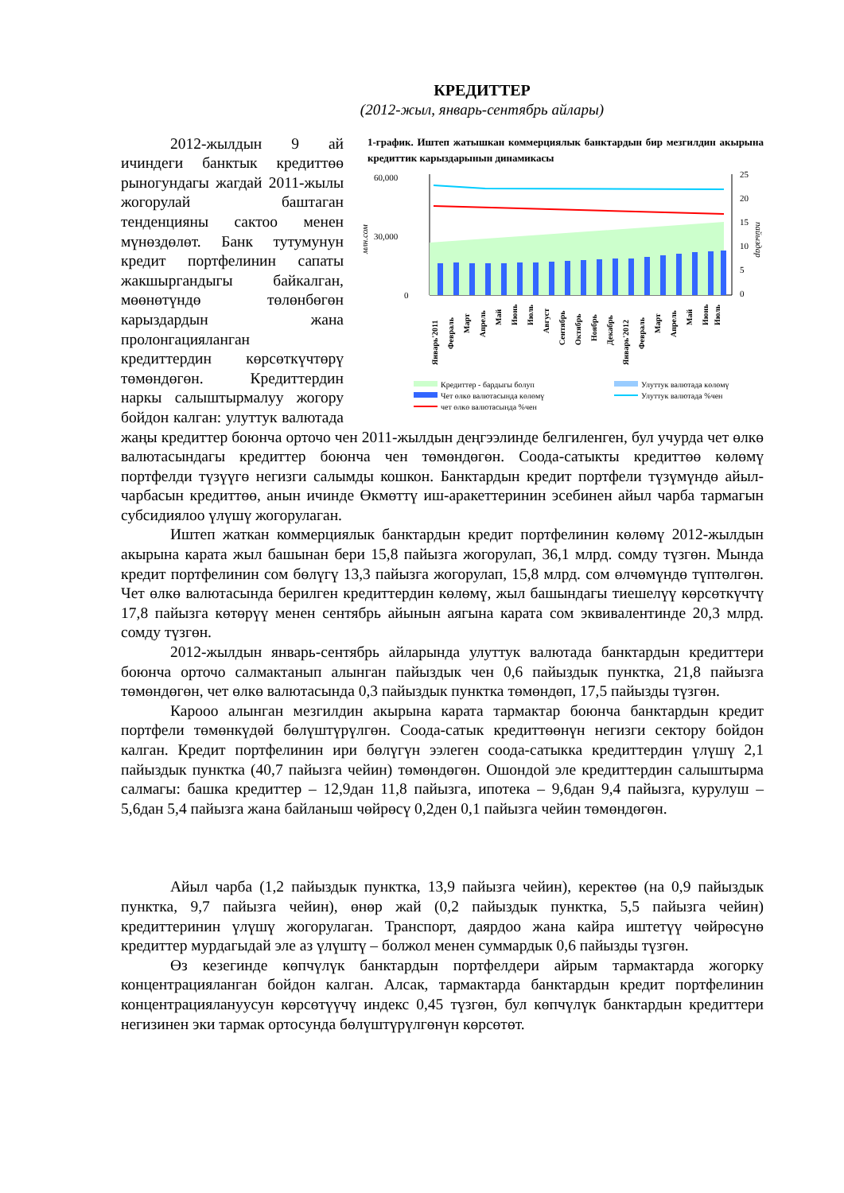КРЕДИТТЕР
(2012-жыл, январь-сентябрь айлары)
1-график. Иштеп жатышкан коммерциялык банктардын бир мезгилдин акырына кредиттик карыздарынын динамикасы
60,000
30,000
0
млн.сом
25
20
15
10
5
0
пайыздар
Январь'2011
Февраль
Март
Апрель
Май
Июнь
Июль
Август
Сентябрь
Октябрь
Ноябрь
Декабрь
Январь'2012
Февраль
Март
Апрель
Май
Июнь
Июль
Кредиттер - бардыгы болуп
Улуттук валютада көлөмү
Чет өлкө валютасында көлөмү
Улуттук валютада %чен
чет өлкө валютасында %чен
2012-жылдын 9 ай ичиндеги банктык кредиттөө рыногундагы жагдай 2011-жылы жогорулай баштаган тенденцияны сактоо менен мүнөздөлөт. Банк тутумунун кредит портфелинин сапаты жакшыргандыгы байкалган, мөөнөтүндө төлөнбөгөн карыздардын жана пролонгацияланган кредиттердин көрсөткүчтөрү төмөндөгөн. Кредиттердин наркы салыштырмалуу жогору бойдон калган: улуттук валютада жаңы кредиттер боюнча орточо чен 2011-жылдын деңгээлинде белгиленген, бул учурда чет өлкө валютасындагы кредиттер боюнча чен төмөндөгөн. Соода-сатыкты кредиттөө көлөмү портфелди түзүүгө негизги салымды кошкон. Банктардын кредит портфели түзүмүндө айыл-чарбасын кредиттөө, анын ичинде Өкмөттү иш-аракеттеринин эсебинен айыл чарба тармагын субсидиялоо үлүшү жогорулаган.
Иштеп жаткан коммерциялык банктардын кредит портфелинин көлөмү 2012-жылдын акырына карата жыл башынан бери 15,8 пайызга жогорулап, 36,1 млрд. сомду түзгөн. Мында кредит портфелинин сом бөлүгү 13,3 пайызга жогорулап, 15,8 млрд. сом өлчөмүндө түптөлгөн. Чет өлкө валютасында берилген кредиттердин көлөмү, жыл башындагы тиешелүү көрсөткүчтү 17,8 пайызга көтөрүү менен сентябрь айынын аягына карата сом эквивалентинде 20,3 млрд. сомду түзгөн.
2012-жылдын январь-сентябрь айларында улуттук валютада банктардын кредиттери боюнча орточо салмактанып алынган пайыздык чен 0,6 пайыздык пунктка, 21,8 пайызга төмөндөгөн, чет өлкө валютасында 0,3 пайыздык пунктка төмөндөп, 17,5 пайызды түзгөн.
Карооо алынган мезгилдин акырына карата тармактар боюнча банктардын кредит портфели төмөнкүдөй бөлүштүрүлгөн. Соода-сатык кредиттөөнүн негизги сектору бойдон калган. Кредит портфелинин ири бөлүгүн ээлеген соода-сатыкка кредиттердин үлүшү 2,1 пайыздык пунктка (40,7 пайызга чейин) төмөндөгөн. Ошондой эле кредиттердин салыштырма салмагы: башка кредиттер – 12,9дан 11,8 пайызга, ипотека – 9,6дан 9,4 пайызга, курулуш – 5,6дан 5,4 пайызга жана байланыш чөйрөсү 0,2ден 0,1 пайызга чейин төмөндөгөн.
Айыл чарба (1,2 пайыздык пунктка, 13,9 пайызга чейин), керектөө (на 0,9 пайыздык пунктка, 9,7 пайызга чейин), өнөр жай (0,2 пайыздык пунктка, 5,5 пайызга чейин) кредиттеринин үлүшү жогорулаган. Транспорт, даярдоо жана кайра иштетүү чөйрөсүнө кредиттер мурдагыдай эле аз үлүштү – болжол менен суммардык 0,6 пайызды түзгөн.
Өз кезегинде көпчүлүк банктардын портфелдери айрым тармактарда жогорку концентрацияланган бойдон калган. Алсак, тармактарда банктардын кредит портфелинин концентрациялануусун көрсөтүүчү индекс 0,45 түзгөн, бул көпчүлүк банктардын кредиттери негизинен эки тармак ортосунда бөлүштүрүлгөнүн көрсөтөт.